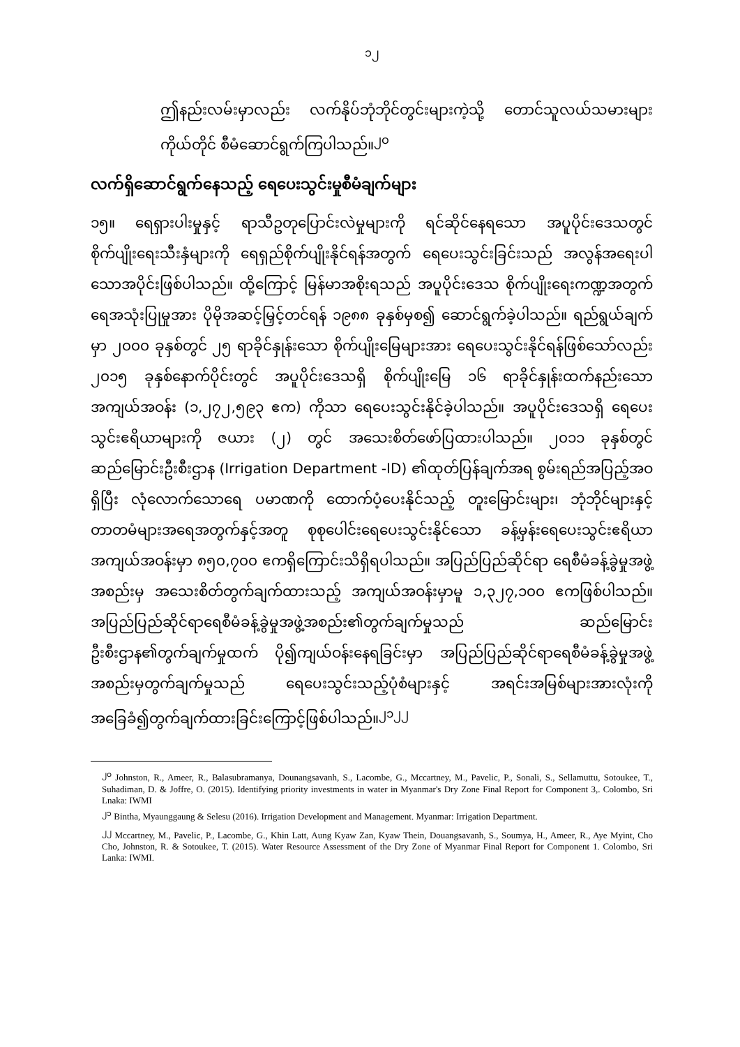၁၂
ဤနည်းလမ်းမှာလည်း လက်နိုပ်ဘုံဘိုင်တွင်းများကဲ့သို့ တောင်သူလယ်သမားများကိုယ်တိုင် စီမံဆောင်ရွက်ကြပါသည်။<sup>၂၀</sup>
လက်ရှိဆောင်ရွက်နေသည့် ရေပေးသွင်းမှုစီမံချက်များ
၁၅။ ရေရှားပါးမှုနှင့် ရာသီဥတုပြောင်းလဲမှုများကို ရင်ဆိုင်နေရသော အပူပိုင်းဒေသတွင် စိုက်ပျိုးရေးသီးနှံများကို ရေရှည်စိုက်ပျိုးနိုင်ရန်အတွက် ရေပေးသွင်းခြင်းသည် အလွန်အရေးပါသောအပိုင်းဖြစ်ပါသည်။ ထို့ကြောင့် မြန်မာအစိုးရသည် အပူပိုင်းဒေသ စိုက်ပျိုးရေးကဏ္ဍအတွက် ရေအသုံးပြုမှုအား ပိုမိုအဆင့်မြှင့်တင်ရန် ၁၉၈၈ ခုနှစ်မှစ၍ ဆောင်ရွက်ခဲ့ပါသည်။ ရည်ရွယ်ချက်မှာ ၂၀၀၀ ခုနှစ်တွင် ၂၅ ရာခိုင်နှုန်းသော စိုက်ပျိုးမြေများအား ရေပေးသွင်းနိုင်ရန်ဖြစ်သော်လည်း ၂၀၁၅ ခုနှစ်နောက်ပိုင်းတွင် အပူပိုင်းဒေသရှိ စိုက်ပျိုးမြေ ၁၆ ရာခိုင်နှုန်းထက်နည်းသောအကျယ်အဝန်း (၁,၂၇၂,၅၉၃ ဧက) ကိုသာ ရေပေးသွင်းနိုင်ခဲ့ပါသည်။ အပူပိုင်းဒေသရှိ ရေပေးသွင်းဧရိယာများကို ဇယား (၂) တွင် အသေးစိတ်ဖော်ပြထားပါသည်။ ၂၀၁၁ ခုနှစ်တွင် ဆည်မြောင်းဦးစီးဌာန (Irrigation Department -ID) ၏ထုတ်ပြန်ချက်အရ စွမ်းရည်အပြည့်အဝရှိပြီး လုံလောက်သောရေ ပမာဏကို ထောက်ပံ့ပေးနိုင်သည့် တူးမြောင်းများ၊ ဘုံဘိုင်များနှင့် တာတမံများအရေအတွက်နှင့်အတူ စုစုပေါင်းရေပေးသွင်းနိုင်သော ခန့်မှန်းရေပေးသွင်းဧရိယာအကျယ်အဝန်းမှာ ၈၅၀,၇၀၀ ဧကရှိကြောင်းသိရှိရပါသည်။ အပြည်ပြည်ဆိုင်ရာ ရေစီမံခန့်ခွဲမှုအဖွဲ့အစည်းမှ အသေးစိတ်တွက်ချက်ထားသည့် အကျယ်အဝန်းမှာမူ ၁,၃၂၇,၁၀၀ ဧကဖြစ်ပါသည်။ အပြည်ပြည်ဆိုင်ရာရေစီမံခန့်ခွဲမှုအဖွဲ့အစည်း၏တွက်ချက်မှုသည် ဆည်မြောင်းဦးစီးဌာန၏တွက်ချက်မှုထက် ပို၍ကျယ်ဝန်းနေရခြင်းမှာ အပြည်ပြည်ဆိုင်ရာရေစီမံခန့်ခွဲမှုအဖွဲ့အစည်းမှတွက်ချက်မှုသည် ရေပေးသွင်းသည့်ပုံစံများနှင့် အရင်းအမြစ်များအားလုံးကို အခြေခံ၍တွက်ချက်ထားခြင်းကြောင့်ဖြစ်ပါသည်။<sup>၂၁၂၂</sup>
<sup>၂၀</sup> Johnston, R., Ameer, R., Balasubramanya, Dounangsavanh, S., Lacombe, G., Mccartney, M., Pavelic, P., Sonali, S., Sellamuttu, Sotoukee, T., Suhadiman, D. & Joffre, O. (2015). Identifying priority investments in water in Myanmar's Dry Zone Final Report for Component 3,. Colombo, Sri Lnaka: IWMI
<sup>၂၁</sup> Bintha, Myaunggaung & Selesu (2016). Irrigation Development and Management. Myanmar: Irrigation Department.
<sup>၂၂</sup> Mccartney, M., Pavelic, P., Lacombe, G., Khin Latt, Aung Kyaw Zan, Kyaw Thein, Douangsavanh, S., Soumya, H., Ameer, R., Aye Myint, Cho Cho, Johnston, R. & Sotoukee, T. (2015). Water Resource Assessment of the Dry Zone of Myanmar Final Report for Component 1. Colombo, Sri Lanka: IWMI.